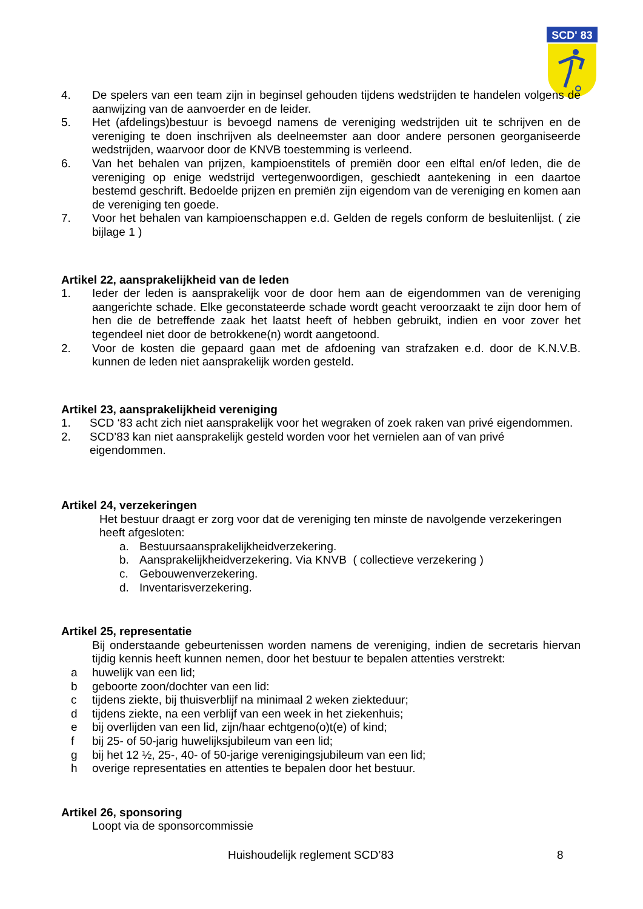SCD' 83
4. De spelers van een team zijn in beginsel gehouden tijdens wedstrijden te handelen volgens de aanwijzing van de aanvoerder en de leider.
5. Het (afdelings)bestuur is bevoegd namens de vereniging wedstrijden uit te schrijven en de vereniging te doen inschrijven als deelneemster aan door andere personen georganiseerde wedstrijden, waarvoor door de KNVB toestemming is verleend.
6. Van het behalen van prijzen, kampioenstitels of premiën door een elftal en/of leden, die de vereniging op enige wedstrijd vertegenwoordigen, geschiedt aantekening in een daartoe bestemd geschrift. Bedoelde prijzen en premiën zijn eigendom van de vereniging en komen aan de vereniging ten goede.
7. Voor het behalen van kampioenschappen e.d. Gelden de regels conform de besluitenlijst. ( zie bijlage 1 )
Artikel 22, aansprakelijkheid van de leden
1. Ieder der leden is aansprakelijk voor de door hem aan de eigendommen van de vereniging aangerichte schade. Elke geconstateerde schade wordt geacht veroorzaakt te zijn door hem of hen die de betreffende zaak het laatst heeft of hebben gebruikt, indien en voor zover het tegendeel niet door de betrokkene(n) wordt aangetoond.
2. Voor de kosten die gepaard gaan met de afdoening van strafzaken e.d. door de K.N.V.B. kunnen de leden niet aansprakelijk worden gesteld.
Artikel 23, aansprakelijkheid vereniging
1. SCD ‘83 acht zich niet aansprakelijk voor het wegraken of zoek raken van privé eigendommen.
2. SCD’83 kan niet aansprakelijk gesteld worden voor het vernielen aan of van privé
eigendommen.
Artikel 24, verzekeringen
Het bestuur draagt er zorg voor dat de vereniging ten minste de navolgende verzekeringen heeft afgesloten:
a. Bestuursaansprakelijkheidverzekering.
b. Aansprakelijkheidverzekering. Via KNVB ( collectieve verzekering )
c. Gebouwenverzekering.
d. Inventarisverzekering.
Artikel 25, representatie
Bij onderstaande gebeurtenissen worden namens de vereniging, indien de secretaris hiervan tijdig kennis heeft kunnen nemen, door het bestuur te bepalen attenties verstrekt:
a huwelijk van een lid;
b geboorte zoon/dochter van een lid:
c tijdens ziekte, bij thuisverblijf na minimaal 2 weken ziekteduur;
d tijdens ziekte, na een verblijf van een week in het ziekenhuis;
e bij overlijden van een lid, zijn/haar echtgeno(o)t(e) of kind;
f bij 25- of 50-jarig huwelijksjubileum van een lid;
g bij het 12 ½, 25-, 40- of 50-jarige verenigingsjubileum van een lid;
h overige representaties en attenties te bepalen door het bestuur.
Artikel 26, sponsoring
Loopt via de sponsorcommissie
Huishoudelijk reglement SCD’83 8